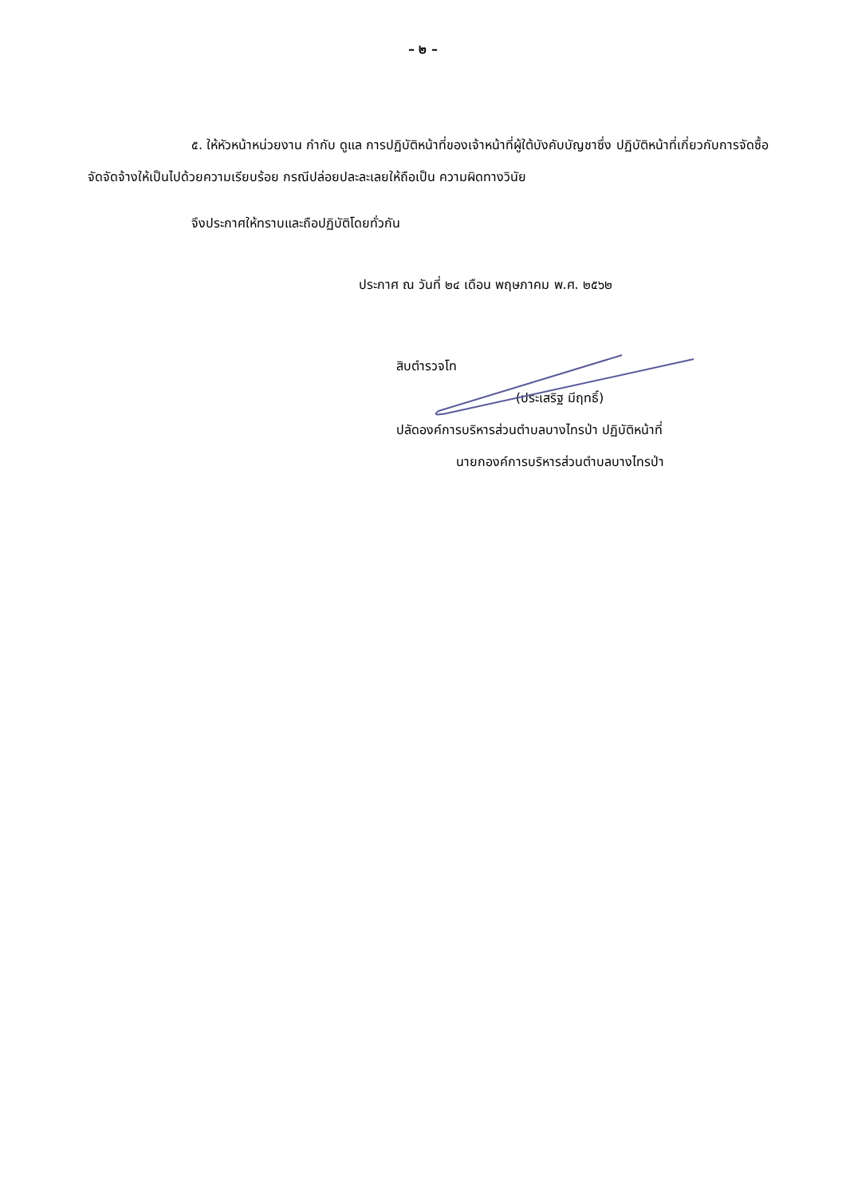– ๒ –
๕. ให้หัวหน้าหน่วยงาน กำกับ ดูแล การปฏิบัติหน้าที่ของเจ้าหน้าที่ผู้ใต้บังคับบัญชาซึ่ง ปฏิบัติหน้าที่เกี่ยวกับการจัดซื้อจัดจัดจ้างให้เป็นไปด้วยความเรียบร้อย กรณีปล่อยปละละเลยให้ถือเป็น ความผิดทางวินัย
จึงประกาศให้ทราบและถือปฏิบัติโดยทั่วกัน
ประกาศ ณ วันที่ ๒๔ เดือน พฤษภาคม พ.ศ. ๒๕๖๒
สิบตำรวจโท
(ประเสริฐ มีฤทธิ์)
ปลัดองค์การบริหารส่วนตำบลบางไทรป่า ปฏิบัติหน้าที่
นายกองค์การบริหารส่วนตำบลบางไทรป่า